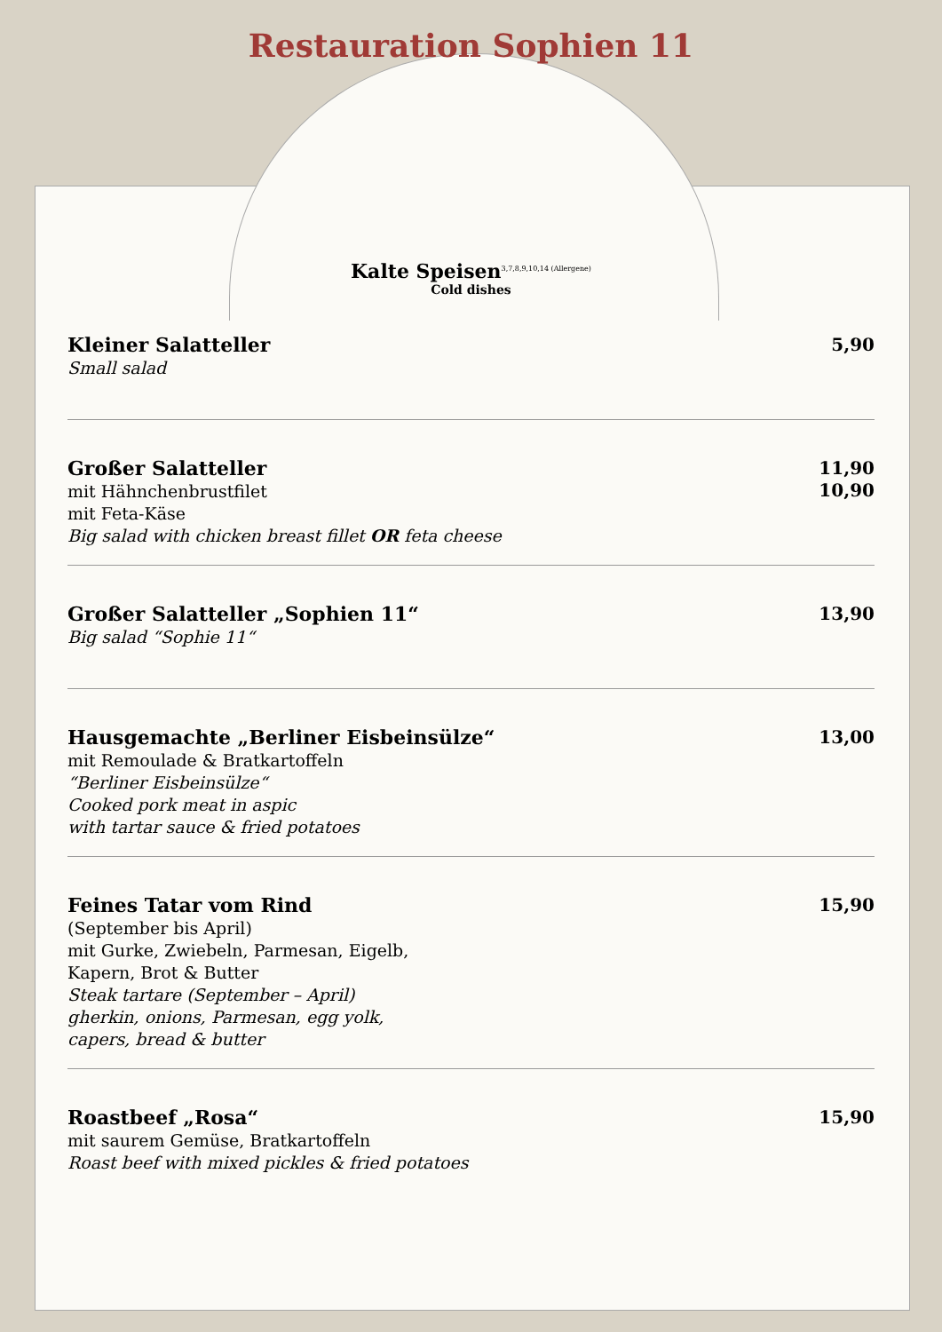Restauration Sophien 11
Kalte Speisen<sup>3,7,8,9,10,14 (Allergene)</sup>
Cold dishes
Kleiner Salatteller
Small salad
5,90
Großer Salatteller
mit Hähnchenbrustfilet
mit Feta-Käse
Big salad with chicken breast fillet OR feta cheese
11,90
10,90
Großer Salatteller „Sophien 11“Big salad “Sophie 11“
13,90
Hausgemachte „Berliner Eisbeinsülze“
mit Remoulade & Bratkartoffeln
“Berliner Eisbeinsülze“Cooked pork meat in aspic
with tartar sauce & fried potatoes
13,00
Feines Tatar vom Rind
(September bis April)
mit Gurke, Zwiebeln, Parmesan, Eigelb,
Kapern, Brot & Butter
Steak tartare (September – April)
gherkin, onions, Parmesan, egg yolk,
capers, bread & butter
15,90
Roastbeef „Rosa“
mit saurem Gemüse, Bratkartoffeln
Roast beef with mixed pickles & fried potatoes
15,90